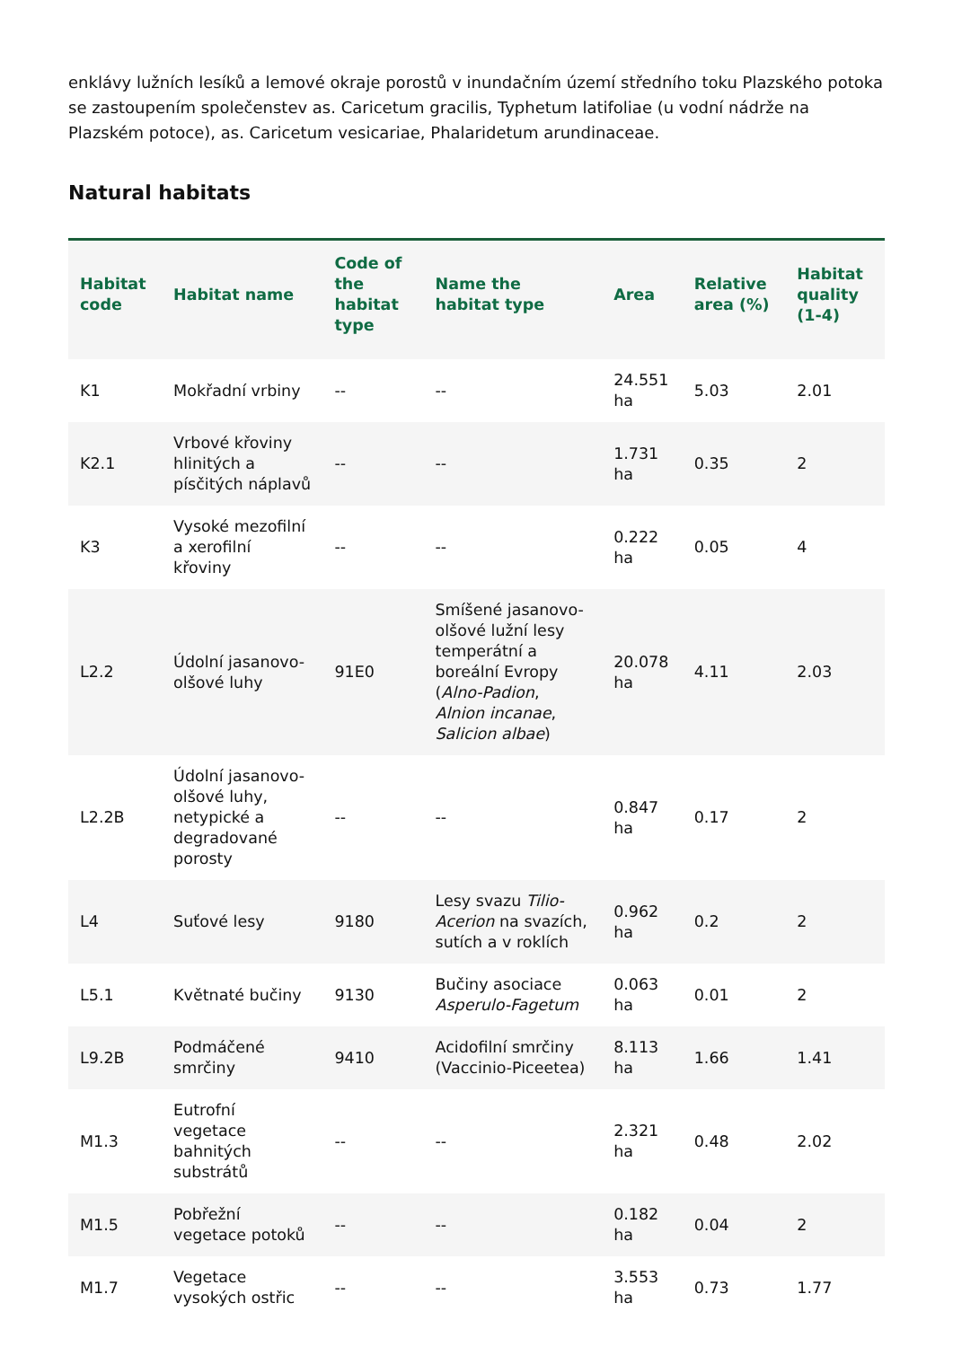enklávy lužních lesíků a lemové okraje porostů v inundačním území středního toku Plazského potoka se zastoupením společenstev as. Caricetum gracilis, Typhetum latifoliae (u vodní nádrže na Plazském potoce), as. Caricetum vesicariae, Phalaridetum arundinaceae.
Natural habitats
| Habitat code | Habitat name | Code of the habitat type | Name the habitat type | Area | Relative area (%) | Habitat quality (1-4) |
| --- | --- | --- | --- | --- | --- | --- |
| K1 | Mokřadní vrbiny | -- | -- | 24.551 ha | 5.03 | 2.01 |
| K2.1 | Vrbové křoviny hlinitých a písčitých náplavů | -- | -- | 1.731 ha | 0.35 | 2 |
| K3 | Vysoké mezofilní a xerofilní křoviny | -- | -- | 0.222 ha | 0.05 | 4 |
| L2.2 | Údolní jasanovo-olšové luhy | 91E0 | Smíšené jasanovo-olšové lužní lesy temperátní a boreální Evropy ( Alno-Padion , Alnion incanae , Salicion albae ) | 20.078 ha | 4.11 | 2.03 |
| L2.2B | Údolní jasanovo-olšové luhy, netypické a degradované porosty | -- | -- | 0.847 ha | 0.17 | 2 |
| L4 | Suťové lesy | 9180 | Lesy svazu Tilio-Acerion na svazích, sutích a v roklích | 0.962 ha | 0.2 | 2 |
| L5.1 | Květnaté bučiny | 9130 | Bučiny asociace Asperulo-Fagetum | 0.063 ha | 0.01 | 2 |
| L9.2B | Podmáčené smrčiny | 9410 | Acidofilní smrčiny (Vaccinio-Piceetea) | 8.113 ha | 1.66 | 1.41 |
| M1.3 | Eutrofní vegetace bahnitých substrátů | -- | -- | 2.321 ha | 0.48 | 2.02 |
| M1.5 | Pobřežní vegetace potoků | -- | -- | 0.182 ha | 0.04 | 2 |
| M1.7 | Vegetace vysokých ostřic | -- | -- | 3.553 ha | 0.73 | 1.77 |